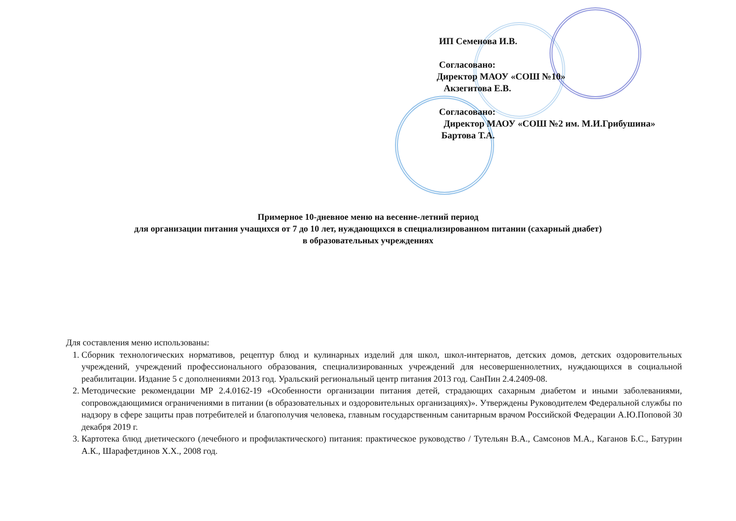ИП Семенова И.В.
Согласовано:
Директор МАОУ «СОШ №10»
Акзегитова Е.В.
Согласовано:
Директор МАОУ «СОШ №2 им. М.И.Грибушина»
Бартова Т.А.
Примерное 10-дневное меню на весенне-летний период
для организации питания учащихся от 7 до 10 лет, нуждающихся в специализированном питании (сахарный диабет)
в образовательных учреждениях
Для составления меню использованы:
1. Сборник технологических нормативов, рецептур блюд и кулинарных изделий для школ, школ-интернатов, детских домов, детских оздоровительных учреждений, учреждений профессионального образования, специализированных учреждений для несовершеннолетних, нуждающихся в социальной реабилитации. Издание 5 с дополнениями 2013 год. Уральский региональный центр питания 2013 год. СанПин 2.4.2409-08.
2. Методические рекомендации МР 2.4.0162-19 «Особенности организации питания детей, страдающих сахарным диабетом и иными заболеваниями, сопровождающимися ограничениями в питании (в образовательных и оздоровительных организациях)». Утверждены Руководителем Федеральной службы по надзору в сфере защиты прав потребителей и благополучия человека, главным государственным санитарным врачом Российской Федерации А.Ю.Поповой 30 декабря 2019 г.
3. Картотека блюд диетического (лечебного и профилактического) питания: практическое руководство / Тутельян В.А., Самсонов М.А., Каганов Б.С., Батурин А.К., Шарафетдинов Х.Х., 2008 год.